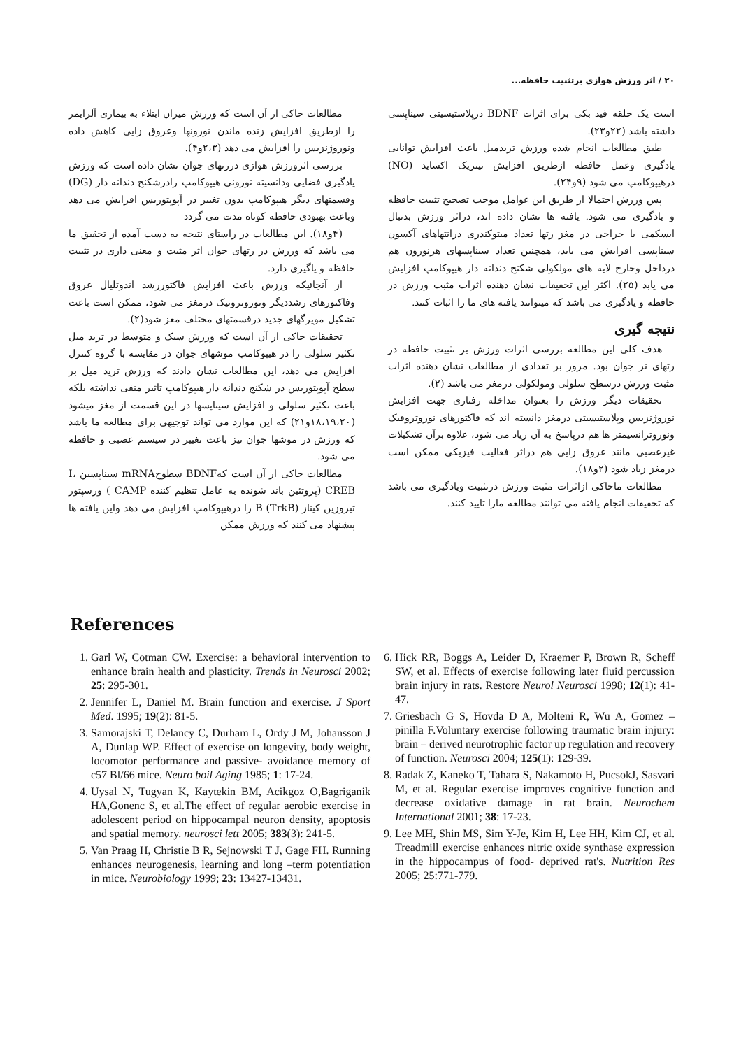۲۰ / اثر ورزش هوازی برتثبیت حافظه...
مطالعات حاکی از آن است که ورزش میزان ابتلاء به بیماری آلزایمر را ازطریق افزایش زنده ماندن نورونها وعروق زایی کاهش داده ونوروژنزیس را افزایش می دهد (۲،۳و۴).
بررسی اثرورزش هوازی دررتهای جوان نشان داده است که ورزش یادگیری فضایی ودانسیته نورونی هیپوکامپ رادرشکنج دندانه دار (DG) وقسمتهای دیگر هیپوکامپ بدون تغییر در آپوپتوزیس افزایش می دهد وباعث بهبودی حافظه کوتاه مدت می گردد
(۴و۱۸). این مطالعات در راستای نتیجه به دست آمده از تحقیق ما می باشد که ورزش در رتهای جوان اثر مثبت و معنی داری در تثبیت حافظه و یاگیری دارد.
از آنجائیکه ورزش باعث افزایش فاکتوررشد اندوتلیال عروق وفاکتورهای رشددیگر ونوروترونیک درمغز می شود، ممکن است باعث تشکیل مویرگهای جدید درقسمتهای مختلف مغز شود(۲).
تحقیقات حاکی از آن است که ورزش سبک و متوسط در ترید میل تکثیر سلولی را در هیپوکامپ موشهای جوان در مقایسه با گروه کنترل افزایش می دهد، این مطالعات نشان دادند که ورزش ترید میل بر سطح آپوپتوزیس در شکنج دندانه دار هیپوکامپ تاثیر منفی نداشته بلکه باعث تکثیر سلولی و افزایش سیناپسها در این قسمت از مغز میشود (۱۸،۱۹،۲۰و۲۱) که این موارد می تواند توجیهی برای مطالعه ما باشد که ورزش در موشها جوان نیز باعث تغییر در سیستم عصبی و حافظه می شود.
مطالعات حاکی از آن است کهBDNF سطوحmRNA سیناپسین I، CREB (پروتئین باند شونده به عامل تنظیم کننده CAMP ) ورسپتور تیروزین کیناز B (TrkB) را درهیپوکامپ افزایش می دهد واین یافته ها پیشنهاد می کنند که ورزش ممکن
است یک حلقه فید بکی برای اثرات BDNF درپلاستیسیتی سیناپسی داشته باشد (۲۲و۲۳).
طبق مطالعات انجام شده ورزش تریدمیل باعث افزایش توانایی یادگیری وعمل حافظه ازطریق افزایش نیتریک اکساید (NO) درهیپوکامپ می شود (۹و۲۴).
پس ورزش احتمالا از طریق این عوامل موجب تصحیح تثبیت حافظه و یادگیری می شود. یافته ها نشان داده اند، دراثر ورزش بدنبال ایسکمی یا جراحی در مغز رتها تعداد میتوکندری درانتهاهای آکسون سیناپسی افزایش می یابد، همچنین تعداد سیناپسهای هرنورون هم درداخل وخارج لایه های مولکولی شکنج دندانه دار هیپوکامپ افزایش می یابد (۲۵). اکثر این تحقیقات نشان دهنده اثرات مثبت ورزش در حافظه و یادگیری می باشد که میتوانند یافته های ما را اثبات کنند.
نتیجه گیری
هدف کلی این مطالعه بررسی اثرات ورزش بر تثبیت حافظه در رتهای نر جوان بود. مرور بر تعدادی از مطالعات نشان دهنده اثرات مثبت ورزش درسطح سلولی ومولکولی درمغز می باشد (۲).
تحقیقات دیگر ورزش را بعنوان مداخله رفتاری جهت افزایش نوروژنزیس وپلاستیسیتی درمغز دانسته اند که فاکتورهای نوروتروفیک ونوروترانسیمتر ها هم درپاسخ به آن زیاد می شود، علاوه برآن تشکیلات غیرعصبی مانند عروق زایی هم دراثر فعالیت فیزیکی ممکن است درمغز زیاد شود (۲و۱۸).
مطالعات ماحاکی ازاثرات مثبت ورزش درتثبیت ویادگیری می باشد که تحقیقات انجام یافته می توانند مطالعه مارا تایید کنند.
References
1. Garl W, Cotman CW. Exercise: a behavioral intervention to enhance brain health and plasticity. Trends in Neurosci 2002; 25: 295-301.
2. Jennifer L, Daniel M. Brain function and exercise. J Sport Med. 1995; 19(2): 81-5.
3. Samorajski T, Delancy C, Durham L, Ordy J M, Johansson J A, Dunlap WP. Effect of exercise on longevity, body weight, locomotor performance and passive- avoidance memory of c57 Bl/66 mice. Neuro boil Aging 1985; 1: 17-24.
4. Uysal N, Tugyan K, Kaytekin BM, Acikgoz O,Bagriganik HA,Gonenc S, et al.The effect of regular aerobic exercise in adolescent period on hippocampal neuron density, apoptosis and spatial memory. neurosci lett 2005; 383(3): 241-5.
5. Van Praag H, Christie B R, Sejnowski T J, Gage FH. Running enhances neurogenesis, learning and long –term potentiation in mice. Neurobiology 1999; 23: 13427-13431.
6. Hick RR, Boggs A, Leider D, Kraemer P, Brown R, Scheff SW, et al. Effects of exercise following later fluid percussion brain injury in rats. Restore Neurol Neurosci 1998; 12(1): 41-47.
7. Griesbach G S, Hovda D A, Molteni R, Wu A, Gomez – pinilla F.Voluntary exercise following traumatic brain injury: brain – derived neurotrophic factor up regulation and recovery of function. Neurosci 2004; 125(1): 129-39.
8. Radak Z, Kaneko T, Tahara S, Nakamoto H, PucsokJ, Sasvari M, et al. Regular exercise improves cognitive function and decrease oxidative damage in rat brain. Neurochem International 2001; 38: 17-23.
9. Lee MH, Shin MS, Sim Y-Je, Kim H, Lee HH, Kim CJ, et al. Treadmill exercise enhances nitric oxide synthase expression in the hippocampus of food- deprived rat's. Nutrition Res 2005; 25:771-779.